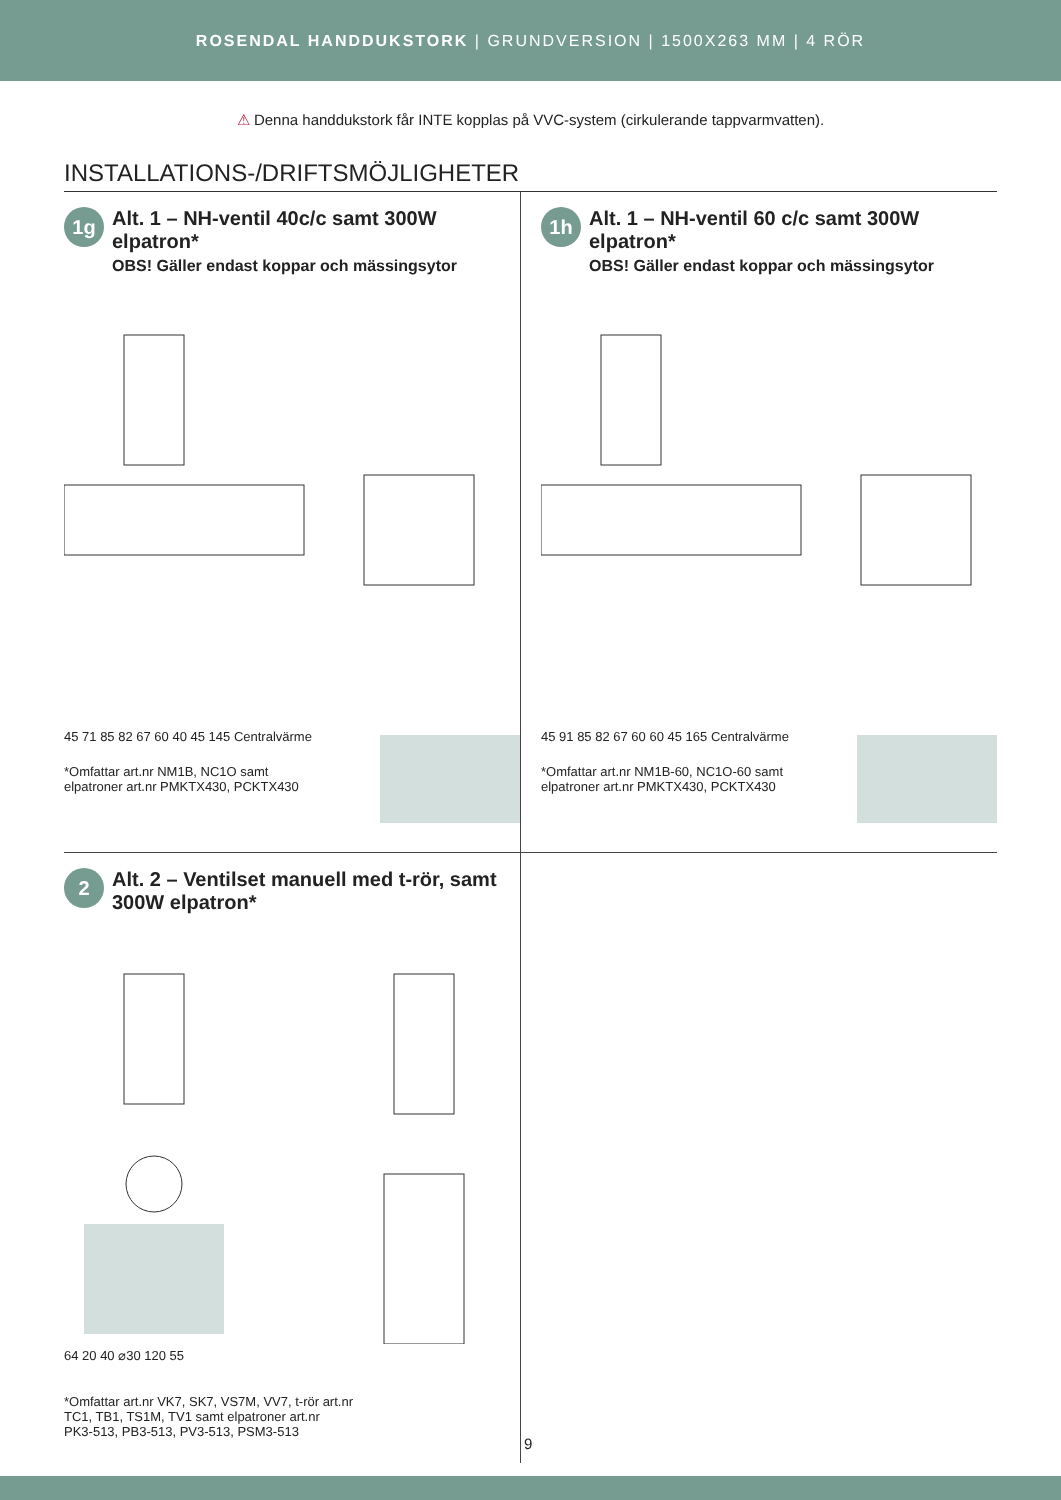ROSENDAL HANDDUKSTORK | GRUNDVERSION | 1500X263 MM | 4 RÖR
⚠ Denna handdukstork får INTE kopplas på VVC-system (cirkulerande tappvarmvatten).
INSTALLATIONS-/DRIFTSMÖJLIGHETER
1g
Alt. 1 – NH-ventil 40c/c samt 300W elpatron*
OBS! Gäller endast koppar och mässingsytor
45 71 85 82 67 60 40 45 145 Centralvärme
*Omfattar art.nr NM1B, NC1O samt
elpatroner art.nr PMKTX430, PCKTX430
1h
Alt. 1 – NH-ventil 60 c/c samt 300W elpatron*
OBS! Gäller endast koppar och mässingsytor
45 91 85 82 67 60 60 45 165 Centralvärme
*Omfattar art.nr NM1B-60, NC1O-60 samt
elpatroner art.nr PMKTX430, PCKTX430
2
Alt. 2 – Ventilset manuell med t-rör, samt 300W elpatron*
64 20 40 ⌀30 120 55
*Omfattar art.nr VK7, SK7, VS7M, VV7, t-rör art.nr
TC1, TB1, TS1M, TV1 samt elpatroner art.nr
PK3-513, PB3-513, PV3-513, PSM3-513
9